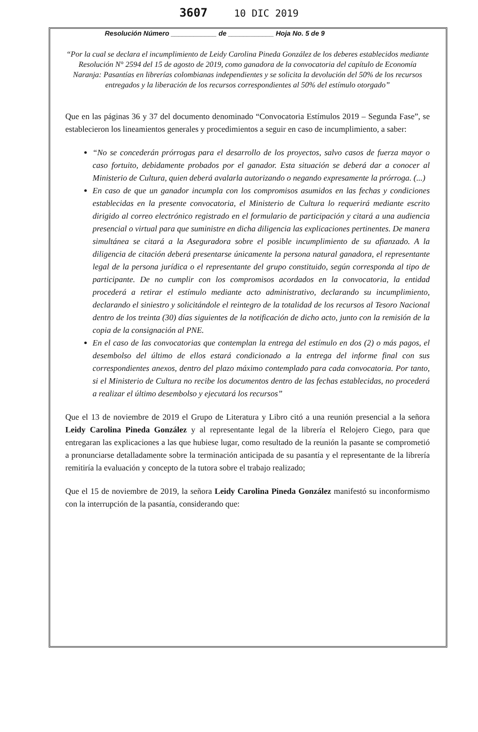3607 10 DIC 2019
Resolución Número ____________ de ____________ Hoja No. 5 de 9
“Por la cual se declara el incumplimiento de Leidy Carolina Pineda González de los deberes establecidos mediante Resolución N° 2594 del 15 de agosto de 2019, como ganadora de la convocatoria del capítulo de Economía Naranja: Pasantías en librerías colombianas independientes y se solicita la devolución del 50% de los recursos entregados y la liberación de los recursos correspondientes al 50% del estímulo otorgado”
Que en las páginas 36 y 37 del documento denominado “Convocatoria Estímulos 2019 – Segunda Fase”, se establecieron los lineamientos generales y procedimientos a seguir en caso de incumplimiento, a saber:
“No se concederán prórrogas para el desarrollo de los proyectos, salvo casos de fuerza mayor o caso fortuito, debidamente probados por el ganador. Esta situación se deberá dar a conocer al Ministerio de Cultura, quien deberá avalarla autorizando o negando expresamente la prórroga. (...)
En caso de que un ganador incumpla con los compromisos asumidos en las fechas y condiciones establecidas en la presente convocatoria, el Ministerio de Cultura lo requerirá mediante escrito dirigido al correo electrónico registrado en el formulario de participación y citará a una audiencia presencial o virtual para que suministre en dicha diligencia las explicaciones pertinentes. De manera simultánea se citará a la Aseguradora sobre el posible incumplimiento de su afianzado. A la diligencia de citación deberá presentarse únicamente la persona natural ganadora, el representante legal de la persona jurídica o el representante del grupo constituido, según corresponda al tipo de participante. De no cumplir con los compromisos acordados en la convocatoria, la entidad procederá a retirar el estímulo mediante acto administrativo, declarando su incumplimiento, declarando el siniestro y solicitándole el reintegro de la totalidad de los recursos al Tesoro Nacional dentro de los treinta (30) días siguientes de la notificación de dicho acto, junto con la remisión de la copia de la consignación al PNE.
En el caso de las convocatorias que contemplan la entrega del estímulo en dos (2) o más pagos, el desembolso del último de ellos estará condicionado a la entrega del informe final con sus correspondientes anexos, dentro del plazo máximo contemplado para cada convocatoria. Por tanto, si el Ministerio de Cultura no recibe los documentos dentro de las fechas establecidas, no procederá a realizar el último desembolso y ejecutará los recursos”
Que el 13 de noviembre de 2019 el Grupo de Literatura y Libro citó a una reunión presencial a la señora Leidy Carolina Pineda González y al representante legal de la librería el Relojero Ciego, para que entregaran las explicaciones a las que hubiese lugar, como resultado de la reunión la pasante se comprometió a pronunciarse detalladamente sobre la terminación anticipada de su pasantía y el representante de la librería remitiría la evaluación y concepto de la tutora sobre el trabajo realizado;
Que el 15 de noviembre de 2019, la señora Leidy Carolina Pineda González manifestó su inconformismo con la interrupción de la pasantía, considerando que: